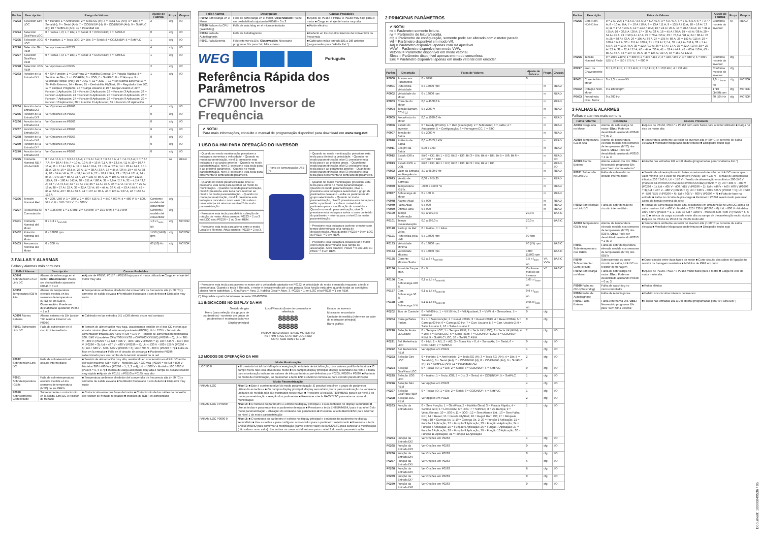| Parâm. | Descripción | Rango de Valores | Ajuste de Fábrica | Propr. | Grupos |
| --- | --- | --- | --- | --- | --- |
| P0223 | Selección Giro LOC | 0 = Horario; 1 = Antihorario; 2 = Tecla SG (H); 3 = Tecla SG (AH); 4 = DIx; 5 = Serial (H); 6 = Serial (AH); 7 = CO/DN/DP (H); 8 = CO/DN/DP (AH); 9 = SoftPLC (H); 10 = SoftPLC (AH); 11 = Polaridad AI2 | 2 | cfg | I/O |
| P0224 | Selección Gira/Para LOC | 0 = Teclas I, O; 1 = DIx; 2 = Serial; 3 = CO/DN/DP; 4 = SoftPLC | 0 | cfg | I/O |
| P0225 | Selección JOG LOC | 0 = Inactivo; 1 = Tecla JOG; 2 = DIx; 3 = Serial; 4 = CO/DN/DP; 5 = SoftPLC | 1 | cfg | I/O |
| P0226 | Selección Giro REM | Ver opciones en P0223 | 4 | cfg | I/O |
| P0227 | Selección Gira/Para REM | 0 = Teclas I, O; 1 = DIx; 2 = Serial; 3 = CO/DN/DP; 4 = SoftPLC | 1 | cfg | I/O |
| P0228 | Selección JOG REM | Ver opciones en P0225 | 2 | cfg | I/O |
| P0263 | Función de la Entrada DI1 | 0 = Sin Función; 1 = Gira/Para; 2 = Habilita General; 3 = Parada Rápida; 4 = Sentido de Giro; 5 = LOC/REM; 6 = JOG; 7 = SoftPLC; 8 = 2ª Rampa; 9 = Velocidad/Torque (Par); 10 = JOG +; 11 = JOG –; 12 = Sin Alarma Externa; 13 = Sin Falla Externa; 14 = Reset; 15 = Deshabilita FlyStart; 16 = Regulador Link DC; 17 = Bloqueo Programa; 18 = Carga Usuario 1; 19 = Carga Usuario 2; 20 = Función 1 Aplicación; 21 = Función 2 Aplicación; 22 = Función 3 Aplicación; 23 = Función 4 Aplicación; 24 = Función 5 Aplicación; 25 = Función 6 Aplicación; 26 = Función 7 Aplicación; 27 = Función 8 Aplicación; 28 = Función 9 Aplicación; 29 = Función 10 Aplicación; 30 = Función 11 Aplicación; 31 = Función 12 Aplicación | 1 | cfg | I/O |
| P0264 | Función de la Entrada DI2 | Ver Opciones en P0263 | 4 | cfg | I/O |
| P0265 | Función de la Entrada DI3 | Ver Opciones en P0263 | 0 | cfg | I/O |
| P0266 | Función de la Entrada DI4 | Ver Opciones en P0263 | 0 | cfg | I/O |
| P0267 | Función de la Entrada DI5 | Ver Opciones en P0263 | 6 | cfg | I/O |
| P0268 | Función de la Entrada DI6 | Ver Opciones en P0263 | 8 | cfg | I/O |
| P0269 | Función de la Entrada DI7 | Ver Opciones en P0263 | 0 | cfg | I/O |
| P0270 | Función de la Entrada DI8 | Ver Opciones en P0263 | 0 | cfg | I/O |
| P0295 | Corriente Nominal ND / HD del VFD | 0 = 2 A / 2 A; 1 = 3,6 A / 3,6 A; 2 = 5 A / 5 A; 3 = 6 A / 5 A; 4 = 7 A / 5,5 A; 5 = 7 A / 7 A; 6 = 10 A / 8 A; 7 = 10 A / 10 A; 8 = 13 A / 11 A; 9 = 13,5 A / 11 A; 10 = 16 A / 13 A; 11 = 17 A / 13,5 A; 12 = 24 A / 19 A; 13 = 24 A / 20 A; 14 = 28 A / 24 A; 15 = 31 A / 25 A; 16 = 33,5 A / 28 A; 17 = 38 A / 33 A; 18 = 45 A / 36 A; 19 = 45 A / 38 A; 20 = 54 A / 45 A; 21 = 58,5 A / 47 A; 22 = 70 A / 56 A; 23 = 70,5 A / 61 A; 24 = 86 A / 70 A; 25 = 88 A / 73 A; 26 = 105 A / 86 A; 27 = 105 A / 88 A; 28 = 142 A / 115 A; 29 = 180 A / 142 A; 30 = 211 A / 180 A; 31 = 2,9 A / 2,7 A; 32 = 4,2 A / 3,8 A; 33 = 7 A / 6,5 A; 34 = 10 A / 9 A; 35 = 12 A / 10 A; 36 = 17 A / 17 A; 37 = 22 A / 19 A; 38 = 27 A / 22 A; 39 = 32 A / 27 A; 40 = 44 A / 36 A; 41 = 53 A / 44 A; 42 = 63 A / 53 A; 43 = 80 A / 66 A; 44 = 107 A / 90 A; 45 = 125 A / 107 A; 46 = 150 A / 122 A | | ro | READ |
| P0296 | Tensión Nominal Red | 0 = 200 / 240 V; 1 = 380 V; 2 = 400 / 415 V; 3 = 440 / 460 V; 4 = 480 V; 5 = 500 / 525 V; 6 = 550 / 575 V; 7 = 600 V | Conforme modelo del convertidor | cfg | |
| P0297 | Frecuencia de Conmutación | 0 = 1,25 kHz; 1 = 2,5 kHz; 2 = 5,0 kHz; 3 = 10,0 kHz; 4 = 2,0 kHz | Conforme modelo del convertidor | cfg | |
| P0401 | Corriente Nominal del Motor | 0 a 1,3 x I<sub>nom-ND</sub> | 1,0 x I<sub>nom-ND</sub> | cfg | MOTOR |
| P0402 | Rotación Nominal del Motor | 0 a 18000 rpm | 1750 (1458) rpm | cfg | MOTOR |
| P0403 | Frecuencia Nominal del Motor | 0 a 300 Hz | 60 (50) Hz | cfg | MOTOR |
3 FALLAS Y ALARMAS
Fallas y alarmas más comunes
| Falla / Alarma | Descripción | Causas Probables |
| --- | --- | --- |
| A0046 Sobretensión en el Link DC | Alarma de sobrecarga en el motor. Observación: Puede ser deshabilitado ajustando P0348 = 0 o 2 | ■ Ajuste de P0156, P0157 o P0158 bajo para el motor utilizado ■ Carga en el eje del motor muy alta |
| A0050 Temperatura IGBTs Alta | Alarma de temperatura elevada medida en los sensores de temperatura (NTC) de los IGBTs. Observación: Puede ser deshabilitado ajustando P0353 = 2 o 3 | ■ Temperatura ambiente alrededor del convertidor de frecuencia alta (> 50 °C) y corriente de salida elevada ■ Ventilador bloqueado o con defecto ■ Disipador muy sucio |
| A0090 Alarma Externa | Alarma externa vía DIx (opción "Sin Alarma Externa" en P026x) | ■ Cableado en las entradas DI1 a DI8 abierta o con mal contacto |
| F0021 Subtensión Link DC | Falla de subtensión en el circuito intermediario | ■ Tensión de alimentación muy baja, ocasionando tensión en el bus CC menos que el valor mínimo (leer el valor en el parámetro P0004): Ud < 223 V - Tensión de alimentación trifásica 200 / 240 V; Ud < 170 V - Tensión de alimentación monofásica 200 / 240 V (modelos CFW700XXXXS2 o CFW700XXXXB2) (P0296 = 0); Ud < 385 V - 380 V (P0296 = 1); Ud < 405 V - 400 / 415 V (P0296 = 2); Ud < 446 V - 440 / 460 V (P0296 = 3); Ud < 487 V - 480 V (P0296 = 4); Ud < 530 V - 500 / 525 V (P0296 = 5); Ud < 580 V - 550 / 575 V (P0296 = 6); Ud < 605 V - 600 V (P0296 = 7) ■ Falta de fase en la entrada ■ Falla en el circuito de precarga ■ Parámetro P0296 seleccionado para usar arriba de la tensión nominal de la red |
| F0022 Sobretensión Link DC | Falla de sobretensión el circuito intermediario | ■ Tensión de alimentación muy alta, resultando en una tensión en el link DC arriba del valor máximo: Ud > 400 V - Modelos 220 / 230 Vca (P0296 = 0); Ud > 800 V - Modelos 380 / 480 Vca (P0296 = 1, 2, 3 o 4); Ud > 1000 V - Modelos 500 / 600 V (P0296 = 5, 6 o 7) ■ Inercia de carga accionada muy alta o rampa de desaceleración muy rápida ■ Ajuste de P0151 o P0153 o P0185 muy alto |
| F0051 Sobretemperatura IGBTs | Falla de sobretemperatura elevada medida en los sensores de temperatura (NTC) de los IGBTs | ■ Temperatura ambiente alrededor del convertidor de frecuencia alta (> 50 °C) y corriente de salida elevada ■ Ventilador bloqueado o con defecto ■ Disipador muy sucio |
| F0070 Sobrecorriente/ Cortocircuito | Sobrecorriente o cortocircuito en la salida, Link DC o resistor de frenado | ■ Cortocircuito entre dos fases del motor ■ Cortocircuito de los cables de conexión del resistor de frenado reostático ■ Módulos de IGBT en cortocircuito |
| Falla / Alarma | Descripción | Causas Probables |
| --- | --- | --- |
| F0072 Sobrecarga en el Motor | Falla de sobrecarga en el motor. Observación: Puede ser deshabilitado ajustando P0348 = 0 o 3 | ■ Ajuste de P0156 o P0157 o P0158 muy bajo para el motor ■ Carga en el eje del motor muy alta |
| F0080 Falla en la CPU (Watchdog) | Falla de watchdog en el microcontrolador | ■ Ruido eléctrico |
| F0084 Falla de Autodiagnosis | Falla de Autodiagnosis | ■ Defecto en los circuitos internos del convertidor de frecuencia |
| F0091 Falla Externa | Falo externo vía DIx. Observación: Necesario programar DIx para "sin falla externo | ■ Cableado en las entrada DI1 a DI8 abiertos (programadas para "s/Falla Ext.") |
WEG
Português
Referência Rápida dos Parâmetros
CFW700 Inversor de Frequência
✔ NOTA!
Para mais informações, consulte o manual de programação disponível para download em www.weg.net.
1 USO DA HMI PARA OPERAÇÃO DO INVERSOR
- Quando no modo monitoração: pressione a tecla para aumentar a velocidade. - Quando no modo parametrização, nível 1: pressione esta tecla para ir ao grupo anterior. - Quando no modo parametrização, nível 2: pressione esta tecla para ir ao próximo parâmetro. - Quando no modo parametrização, nível 3: pressione esta tecla para incrementar o conteúdo do parâmetro.
- Quando no modo parametrização, nível 1: pressione esta tecla para retornar ao modo de monitoração. - Quando no modo parametrização, nível 2: pressione esta tecla para retornar ao nível 1 do modo parametrização. - Quando no modo parametrização, nível 3: pressione esta tecla para cancelar o novo valor (não salva o novo valor) e irá retornar ao nível 2 do modo parametrização.
- Pressione esta tecla para definir a direção de rotação do motor. Ativa quando: P0223 = 2 ou 3 em LOC e/ou P0226 = 2 ou 3 em REM.
- Pressione esta tecla para alterar entre o modo Local e o Remoto. Ativa quando: P0220 = 2 ou 3.
- Porta de comunicação USB (*).
- Quando no modo monitoração: pressione esta tecla para diminuir a velocidade. - Quando no modo parametrização, nível 1: pressione esta tecla para ir ao próximo grupo. - Quando no modo parametrização, nível 2: pressione esta tecla para ir ao parâmetro anterior. - Quando no modo parametrização, nível 3: pressione esta tecla para decrementar o conteúdo do parâmetro.
- Quando no modo monitoração: pressione esta tecla para entrar no modo parametrização. - Quando no modo parametrização, nível 1: pressione esta tecla para selecionar o grupo de parâmetros desejado - exibe os parâmetros do grupo selecionado. - Quando no modo parametrização, nível 2: pressione esta tecla para exibir o parâmetro - exibe o conteúdo do parâmetro para a modificação do conteúdo. - Quando no modo parametrização, nível 3: pressione esta tecla para salvar o novo conteúdo do parâmetro - retorna para o nível 2 do modo parametrização.
- Pressione esta tecla para acelerar o motor com tempo determinado pela rampa de desaceleração. Ativa quando: P0224 = 0 em LOC ou P0227 = 0 em REM.
- Pressione esta tecla para desacelerar o motor com tempo determinado pela rampa de aceleração. Ativa quando: P0224 = 0 em LOC ou P0227 = 0 em REM.
- Pressione esta tecla para acelerar o motor até a velocidade ajustada em P0122. A velocidade do motor é mantida enquanto a tecla é pressionada. Quando a tecla é liberada, o motor é desacelerado até a sua parada. Esta função está ativa quando todas as condições abaixo forem satisfeitas: 1. Gira/Para = Para. 2. Habilita Geral = Ativo. 3. P0225 = 1 em LOC e/ou P0228 = 1 em REM.
(*) Disponible a partir del número de serie 1024003697.
1.1 INDICACOES NO DISPLAY DA HMI
Sentido de giro
Menu (para seleção dos grupos de parâmetros) - somente um grupo de parâmetros é mostrado cada vez
Display principal
Local/Remoto (fonte de comandos e referência
88888
88888
PARAM READ MODIF BASIC MOTOR I/O NET HMI SPLC STARTUP LOC REM CONF SUB RUN 0 50 100
Estado do inversor
Mostrador secundario
Unidade de medida (refere-se ao valor do mostrador principal)
Barra gráfica
1.2 MODOS DE OPERAÇÃO DA HMI
| Modo Monitoração | |
| --- | --- |
| LOC 90 0 | ■ É o estado inicial da HMI após a energização e da tela de inicialização, com valores padrão de fábrica ■ O campo Menu não está ativo nesse modo ■ Os campos display principal, display secundário da HMI e a barra para monitoração indicam os valores de três parâmetros pré-definidos por P0205, P0206 e P0207 ■ Partindo do modo de monitoração, ao pressionar a tecla ENTER/MENU comuta-se para o modo parametrização |
| Modo Parametrização | |
| PARAM LOC | Nível 1: ■ Este é o primeiro nível do modo parametrização. É possível escolher o grupo de parâmetro utilizando as teclas e ■ Os campos display principal, display secundário, barra para monitoração de variável e unidades de medida não são mostrados nesse nível ■ Pressione a tecla ENTER/MENU para ir ao nível 2 do modo parametrização - seleção dos parâmetros ■ Pressione a tecla BACK/ESC para retornar ao modo monitoração |
| PARAM LOC 0 P0000 | Nível 2: ■ O número do parâmetro é exibido no display principal e o seu conteúdo no display secundário ■ Use as teclas e para encontrar o parâmetro desejado ■ Pressione a tecla ENTER/MENU para ir ao nível 3 do modo parametrização - alteração do conteúdo dos parâmetros ■ Pressione a tecla BACK/ESC para retornar ao nível 1 do modo parametrização |
| PARAM LOC P0000 0 | Nível 3: ■ O conteúdo do parâmetro é exibido no display principal e o número do parâmetro no display secundário ■ Use as teclas e para configurar o novo valor para o parâmetro selecionado ■ Pressione a tecla ENTER/MENU para confirmar a modificação (salvar o novo valor) ou BACK/ESC para cancelar a modificação (não salva o novo valor). Em ambos os casos a HMI retorna para o nível 2 do modo parametrização |
2 PRINCIPAIS PARÂMETROS
✔ NOTA!
ro = Parâmetro somente leitura.
rw = Parâmetro de leitura/escrita.
cfg = Parâmetro de configuração, somente pode ser alterado com o motor parado.
V/f = Parâmetro disponível em modo V/f.
Adj = Parâmetro disponível apenas com V/f ajustável.
VVW = Parâmetro disponível em modo VVW.
Vetorial = Parâmetro disponível em modo vetorial.
Sless = Parâmetro disponível apenas em modo sensorless.
Enc = Parâmetro disponível apenas em modo vetorial com encoder.
| Parâm. | Descrição | Faixa de Valores | Ajuste de Fábrica | Propr. | Grupos |
| --- | --- | --- | --- | --- | --- |
| P0000 | Acesso aos Parâmetros | 0 a 9999 | 0 | | |
| P0001 | Referência Velocidade | 0 a 18000 rpm | | ro | READ |
| P0002 | Velocidade do Motor | 0 a 18000 rpm | | ro | READ |
| P0003 | Corrente do Motor | 0,0 a 4500,0 A | | ro | READ |
| P0004 | Tensão Barram. CC (U<sub>d</sub>) | 0 a 2000 V | | ro | READ |
| P0005 | Frequência do Motor | 0,0 a 1020,0 Hz | | ro | READ |
| P0006 | Estado do Inversor | 0 = Ready (Pronto); 1 = Run (Execução); 2 = Subtensão; 3 = Falha; 4 = Autoajuste; 5 = Configuração; 6 = Frenagem CC; 7 = STO | | ro | READ |
| P0007 | Tensão de Saída | 0 a 2000 V | | ro | READ |
| P0010 | Potência de Saída | 0,0 a 6553,5 kW | | ro | READ |
| P0011 | Cos phi da Saída | 0,00 a 1,00 | | ro | READ |
| P0012 | Estado DI8 a DI1 | Bit 0 = DI1; Bit 1 = DI2; Bit 2 = DI3; Bit 3 = DI4; Bit 4 = DI5; Bit 5 = DI6; Bit 6 = DI7; Bit 7 = DI8 | | ro | READ, I/O |
| P0013 | Estado DO5 a DO1 | Bit 0 = DI1; Bit 1 = DI2; Bit 2 = DI3; Bit 3 = DI4; Bit 4 = DI5 | | ro | READ, I/O |
| P0022 | Valor da Entrada em Frequência | 3,0 a 6500,0 Hz | | ro | READ |
| P0023 | Versão de Software | 0,00 a 655,35 | | ro | READ |
| P0030 | Temperatura IGBTs | -20,0 a 150,0 °C | | ro | READ |
| P0037 | Sobrecarga do Motor | 0 a 100 % | | ro | READ |
| P0048 | Alarme Atual | 0 a 999 | | ro | READ |
| P0049 | Falha Atual | 0 a 999 | | ro | READ |
| P0050 | Última Falha | 0 a 999 | | ro | READ |
| P0100 | Tempo Aceleração | 0,0 a 999,0 s | 20,0 s | | BASIC |
| P0101 | Tempo Desaceleração | 0,0 a 999,0 s | 20,0 s | | BASIC |
| P0120 | Backup da Ref. Veloc. | 0 = Inativa; 1 = Ativa | 1 | | |
| P0121 | Referência pela HMI | 0 a 18000 rpm | 90 rpm | | |
| P0133 | Velocidade Mínima | 0 a 18000 rpm | 90 (75) rpm | | BASIC |
| P0134 | Velocidade Máxima | 0 a 18000 rpm | 1800 (1500) rpm | | BASIC |
| P0135 | Corrente Máxima Saída | 0,2 a 2 x I<sub>nom-HD</sub> | 1,5 x I<sub>nom-HD</sub> | V/f, VVW | BASIC |
| P0136 | Boost de Torque Man. | 0 a 9 | Conforme modelo do inversor | V/f | BASIC |
| P0156 | Corr. Sobrecarga 100 % | 0,1 a 1,5 x I<sub>nom-HD</sub> | 1,05 x I<sub>nom-HD</sub> | | |
| P0157 | Corr. Sobrecarga 50 % | 0,1 a 1,5 x I<sub>nom-HD</sub> | 0,9 x I<sub>nom-HD</sub> | | |
| P0158 | Corr. Sobrecarga 5 % | 0,1 a 1,5 x I<sub>nom-HD</sub> | 0,65 x I<sub>nom-HD</sub> | | |
| P0202 | Tipo de Controle | 0 = V/f 60 Hz; 1 = V/f 50 Hz; 2 = V/f Ajustável; 3 = VVW; 4 = Sensorless; 5 = Encoder | 0 | cfg | |
| P0204 | Carrega/Salva Parâm. | 0 e 1 = Sem Função; 2 = Reset P0045; 3 = Reset P0043; 4 = Reset P0044; 5 = Carrega 60 Hz; 6 = Carrega 50 Hz; 7 = Carr. Usuário 1; 8 = Carr. Usuário 2; 9 = Salva Usuário 1; 10 = Salva Usuário 2 | 0 | cfg | |
| P0220 | Seleção Fonte LOC/REM | 0 = Sempre LOC; 1 = Sempre REM; 2 = Tecla LR (LOC); 3 = Tecla LR (REM); 4 = DIx; 5 = Serial LOC; 6 = Serial REM; 7 = CO/DN/DP LOC; 8 = CO/DN/DP REM; 9 = SoftPLC LOC; 10 = SoftPLC REM | 2 | cfg | I/O |
| P0221 | Sel. Referência LOC | 0 = HMI; 1 = AI1; 2 = AI2; 3 = Soma AIs > 0; 4 = Soma AIs; 5 = Serial; 6 = CO/DN/DP; 7 = SoftPLC | 0 | cfg | I/O |
| P0222 | Sel. Referência REM | Ver opções em P0221 | 1 | cfg | I/O |
| P0223 | Seleção Giro LOC | 0 = Horário; 1 = Anti-horário; 2 = Tecla SG (H); 3 = Tecla SG (AH); 4 = DIx; 5 = Serial (H); 6 = Serial (AH); 7 = CO/DN/DP (H); 8 = CO/DN/DP (AH); 9 = SoftPLC (H); 10 = SoftPLC (AH); 11 = Polaridade AI2 | 2 | cfg | I/O |
| P0224 | Seleção Gira/Para LOC | 0 = Teclas I,O; 1 = DIx; 2 = Serial; 3 = CO/DN/DP; 4 = SoftPLC | 0 | cfg | I/O |
| P0225 | Seleção JOG LOC | 0 = Inativo; 1 = Tecla JOG; 2 = DIx; 3 = Serial; 4 = CO/DN/DP; 5 = SoftPLC | 1 | cfg | I/O |
| P0226 | Seleção Giro REM | Ver opções em P0223 | 4 | cfg | I/O |
| P0227 | Seleção Gira/Para REM | 0 = Teclas I,O; 1 = DIx; 2 = Serial; 3 = CO/DN/DP; 4 = SoftPLC | 1 | cfg | I/O |
| P0228 | Seleção JOG REM | Ver opções em P0225 | 2 | cfg | I/O |
| P0263 | Função da Entrada DI1 | 0 = Sem Função; 1 = Gira/Para; 2 = Habilita Geral; 3 = Parada Rápida; 4 = Sentido Giro; 5 = LOC/REM; 6 = JOG; 7 = SoftPLC; 8 = 2a Rampa; 9 = Veloc./Torque; 10 = JOG+; 11 = JOG-; 12 = Sem Alarme Ext.; 13 = Sem Falha Ext.; 14 = Reset; 15 = Desab. FlyStart; 16 = Regul. Barr. CC; 17 = Bloqueia Prog.; 18 = Carrega Us. 1; 19 = Carrega Us. 2; 20 = Função 1 Aplicação; 21 = Função 2 Aplicação; 22 = Função 3 Aplicação; 23 = Função 4 Aplicação; 24 = Função 5 Aplicação; 25 = Função 6 Aplicação; 26 = Função 7 Aplicação; 27 = Função 8 Aplicação; 28 = Função 9 Aplicação; 29 = Função 10 Aplicação; 30 = Função 11 Aplicação; 31 = Função 12 Aplicação | 1 | cfg | I/O |
| P0264 | Função da Entrada DI2 | Ver Opções em P0263 | 4 | cfg | I/O |
| P0265 | Função da Entrada DI3 | Ver Opções em P0263 | 0 | cfg | I/O |
| P0266 | Função da Entrada DI4 | Ver Opções em P0263 | 0 | cfg | I/O |
| P0267 | Função da Entrada DI5 | Ver Opções em P0263 | 6 | cfg | I/O |
| P0268 | Função da Entrada DI6 | Ver Opções em P0263 | 8 | cfg | I/O |
| P0269 | Função da Entrada DI7 | Ver Opções em P0263 | 0 | cfg | I/O |
| P0270 | Função da Entrada DI8 | Ver Opções em P0263 | 0 | cfg | I/O |
| Parâm. | Descrição | Faixa de Valores | Ajuste de Fábrica | Propr. | Grupos |
| --- | --- | --- | --- | --- | --- |
| P0295 | Corr. Nom. ND/HD Inv. | 0 = 2 A / 2 A; 1 = 3,6 A / 3,6 A; 2 = 5 A / 5 A; 3 = 6 A / 5 A; 4 = 7 A / 5,5 A; 5 = 7 A / 7 A; 6 = 10 A / 8 A; 7 = 10 A / 10 A; 8 = 13 A / 11 A; 9 = 13,5 A / 11 A; 10 = 16 A / 13 A; 11 = 17 A / 13,5 A; 12 = 24 A / 19 A; 13 = 24 A / 20 A; 14 = 28 A / 24 A; 15 = 31 A / 25 A; 16 = 33,5 A / 28 A; 17 = 38 A / 33 A; 18 = 45 A / 36 A; 19 = 45 A / 38 A; 20 = 54 A / 45 A; 21 = 58,5 A / 47 A; 22 = 70 A / 56 A; 23 = 70,5 A / 61 A; 24 = 86 A / 70 A; 25 = 88 A / 73 A; 26 = 105 A / 86 A; 27 = 105 A / 88 A; 28 = 142 A / 115 A; 29 = 180 A / 142 A; 30 = 211 A / 180 A; 31 = 2,9 A / 2,7 A; 32 = 4,2 A / 3,8 A; 33 = 7 A / 6,5 A; 34 = 10 A / 9 A; 35 = 12 A / 10 A; 36 = 17 A / 17 A; 37 = 22 A / 19 A; 38 = 27 A / 22 A; 39 = 32 A / 27 A; 40 = 44 A / 36 A; 41 = 53 A / 44 A; 42 = 63 A / 53 A; 43 = 80 A / 66 A; 44 = 107 A / 90 A; 45 = 125 A / 107 A; 46 = 150 A / 122 A | Conforme modelo do inversor | ro | READ |
| P0296 | Tensão Nominal Rede | 0 = 200 / 240 V; 1 = 380 V; 2 = 400 / 415 V; 3 = 440 / 460 V; 4 = 480 V; 5 = 500 / 525 V; 6 = 550 / 575 V; 7 = 600 V | Conforme modelo do inversor | cfg | |
| P0297 | Freq. de Chaveamento | 0 = 1,25 kHz; 1 = 2,5 kHz; 2 = 5,0 kHz; 3 = 10,0 kHz; 4 = 2,0 kHz | Conforme modelo do inversor | cfg | |
| P0401 | Corrente Nom. Motor | 0 a 1,3 x Inom-ND | 1,0 x I<sub>nom-ND</sub> | cfg | MOTOR |
| P0402 | Rotação Nom. Motor | 0 a 18000 rpm | 1710 (1458) rpm | cfg | MOTOR |
| P0403 | Frequência Nom. Motor | 0 a 300 Hz | 60 (50) Hz | cfg | MOTOR |
3 FALHAS E ALARMES
Falhas e alarmes mais comuns
| Falha / Alarme | Descrição | Causas Prováveis |
| --- | --- | --- |
| A0046 Carga Alta no Motor | Alarme de sobrecarga no motor. Obs.: Pode ser desabilitado ajustando P0348 = 0 ou 2 | ■ Ajuste de P0156, P0157 e P0158 com valor baixo para o motor utilizado ■ Carga no eixo do motor alta |
| A0050 Temperatura IGBTs Alta | Alarme de temperatura elevada medida nos sensores de temperatura (NTC) dos IGBTs. Obs.: Pode ser desabilitado ajustando P0353 = 2 ou 3 | ■ Temperatura ambiente ao redor do inversor alta (> 50 °C) e corrente de saída elevada ■ Ventilador bloqueado ou defeituoso ■ Dissipador muito sujo |
| A0090 Alarme Externo | Alarme externo via DIx. Obs.: Necessário programar DIx para "sem alarme externo" | ■ Fiação nas entradas DI1 a DI8 aberta (programadas para "s/ Alarme Ext.") |
| F0021 Subtensão no Link DC | Falha de subtensão no circuito intermediário | ■ Tensão de alimentação muito baixa, ocasionando tensão no Link DC menor que o valor mínimo (ler o valor no Parâmetro P0004): Ud < 223 V - Tensão de alimentação trifásica 200 / 240 V; Ud < 170 V - Tensão de alimentação monofásica 200-240 V (modelos CFW700XXXXS2 ou CFW700XXXXB2) (P0296 = 0); Ud < 385 V - 380 V (P0296 = 1); Ud < 405 V - 400 / 415 V (P0296 = 2); Ud < 446 V - 440 / 460 V (P0296 = 3); Ud < 487 V - 480 V (P0296 = 4); Ud < 530 V - 500 / 525 V (P0296 = 5); Ud < 580 V - 550 / 575 V (P0296 = 6); Ud < 605 V - 600 V (P0296 = 7) ■ Falta de fase na entrada ■ Falha no circuito de pré-carga ■ Parâmetro P0296 selecionado para usar acima da tensão nominal da rede |
| F0022 Sobretensão no Link DC | Falha de sobretensão no circuito intermediário | ■ Tensão de alimentação muito alta, resultando em uma tensão no Link DC acima do valor máximo: Ud > 400 V - Modelos 220 / 230 V (P0296 = 0); Ud > 800 V - Modelos 380 / 480 V (P0296 = 1, 2, 3 ou 4); Ud > 1000 V - Modelos 500 / 600 V (P0296 = 5, 6 ou 7) ■ Inércia da carga acionada muito alta ou rampa de desaceleração muito rápida ■ Ajuste de P0151 ou P0153 ou P0185 muito alto |
| A0050 Temperatura IGBTs Alta | Alarme de temperatura elevada medida nos sensores de temperatura (NTC) dos IGBTs. Obs.: Pode ser desabilitado ajustando P0353 = 2 ou 3 | ■ Temperatura ambiente ao redor do inversor alta (> 50 °C) e corrente de saída elevada ■ Ventilador bloqueado ou defeituoso ■ Dissipador muito sujo |
| F0051 Sobretemperatura nos IGBTs | Falha de sobretemperatura elevada medida nos sensores de temperatura (NTC) dos IGBTs | |
| F0070 Sobrecorrente/ Curto-circuito | Sobrecorrente ou curto-circuito na saída, Link DC ou resistor de frenagem | ■ Curto-circuito entre duas fases do motor ■ Curto-circuito dos cabos de ligação do resistor de frenagem reostática ■ Módulos de IGBT em curto |
| F0072 Sobrecarga no Motor | Falha de sobrecarga no motor. Obs.: Pode ser desabilitado ajustando P0348 = 0 ou 3 | ■ Ajuste de P0156, P0157 e P0158 muito baixo para o motor ■ Carga no eixo do motor muito alta |
| F0080 Falha na CPU (Watchdog) | Falha de watchdog no microcontrolador | ■ Ruído elétrico |
| F0084 Falha de Autodiagnose | Falha de Autodiagnose | ■ Defeito nos circuitos internos do inversor |
| F0091 Falha Externa | Falha externa via DIx. Obs.: Necessário programar DIx para "sem falha externa" | ■ Fiação nas entradas DI1 a DI8 aberta (programadas para "s/ Falha Ext.") |
Document: 10000849536 / 05